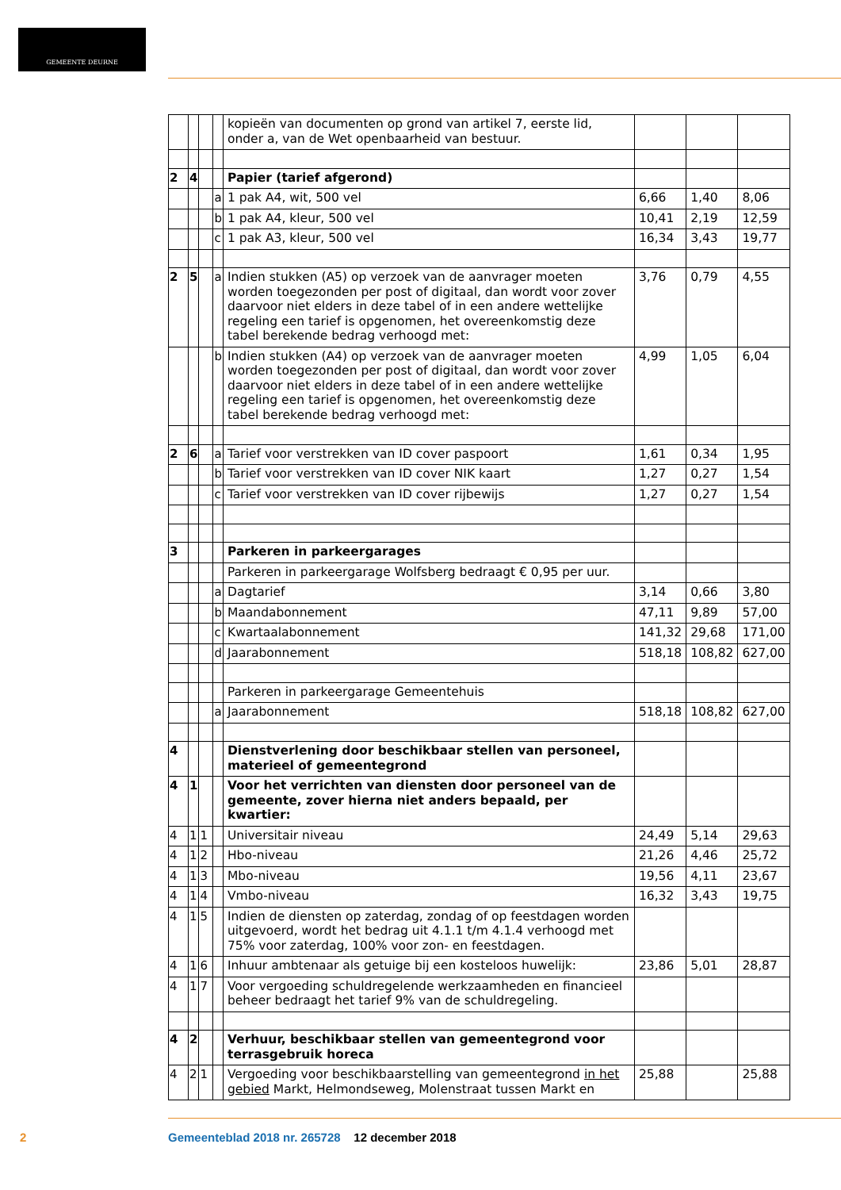GEMEENTE DEURNE
| | | | | kopieën van documenten op grond van artikel 7, eerste lid, onder a, van de Wet openbaarheid van bestuur. | | | |
| 2 | 4 | | | Papier (tarief afgerond) | | | |
| | | | a | 1 pak A4, wit, 500 vel | 6,66 | 1,40 | 8,06 |
| | | | b | 1 pak A4, kleur, 500 vel | 10,41 | 2,19 | 12,59 |
| | | | c | 1 pak A3, kleur, 500 vel | 16,34 | 3,43 | 19,77 |
| 2 | 5 | | a | Indien stukken (A5) op verzoek van de aanvrager moeten worden toegezonden per post of digitaal, dan wordt voor zover daarvoor niet elders in deze tabel of in een andere wettelijke regeling een tarief is opgenomen, het overeenkomstig deze tabel berekende bedrag verhoogd met: | 3,76 | 0,79 | 4,55 |
| | | | b | Indien stukken (A4) op verzoek van de aanvrager moeten worden toegezonden per post of digitaal, dan wordt voor zover daarvoor niet elders in deze tabel of in een andere wettelijke regeling een tarief is opgenomen, het overeenkomstig deze tabel berekende bedrag verhoogd met: | 4,99 | 1,05 | 6,04 |
| 2 | 6 | | a | Tarief voor verstrekken van ID cover paspoort | 1,61 | 0,34 | 1,95 |
| | | | b | Tarief voor verstrekken van ID cover NIK kaart | 1,27 | 0,27 | 1,54 |
| | | | c | Tarief voor verstrekken van ID cover rijbewijs | 1,27 | 0,27 | 1,54 |
| 3 | | | | Parkeren in parkeergarages | | | |
| | | | | Parkeren in parkeergarage Wolfsberg bedraagt € 0,95 per uur. | | | |
| | | | a | Dagtarief | 3,14 | 0,66 | 3,80 |
| | | | b | Maandabonnement | 47,11 | 9,89 | 57,00 |
| | | | c | Kwartaalabonnement | 141,32 | 29,68 | 171,00 |
| | | | d | Jaarabonnement | 518,18 | 108,82 | 627,00 |
| | | | | Parkeren in parkeergarage Gemeentehuis | | | |
| | | | a | Jaarabonnement | 518,18 | 108,82 | 627,00 |
| 4 | | | | Dienstverlening door beschikbaar stellen van personeel, materieel of gemeentegrond | | | |
| 4 | 1 | | | Voor het verrichten van diensten door personeel van de gemeente, zover hierna niet anders bepaald, per kwartier: | | | |
| 4 | 1 | 1 | | Universitair niveau | 24,49 | 5,14 | 29,63 |
| 4 | 1 | 2 | | Hbo-niveau | 21,26 | 4,46 | 25,72 |
| 4 | 1 | 3 | | Mbo-niveau | 19,56 | 4,11 | 23,67 |
| 4 | 1 | 4 | | Vmbo-niveau | 16,32 | 3,43 | 19,75 |
| 4 | 1 | 5 | | Indien de diensten op zaterdag, zondag of op feestdagen worden uitgevoerd, wordt het bedrag uit 4.1.1 t/m 4.1.4 verhoogd met 75% voor zaterdag, 100% voor zon- en feestdagen. | | | |
| 4 | 1 | 6 | | Inhuur ambtenaar als getuige bij een kosteloos huwelijk: | 23,86 | 5,01 | 28,87 |
| 4 | 1 | 7 | | Voor vergoeding schuldregelende werkzaamheden en financieel beheer bedraagt het tarief 9% van de schuldregeling. | | | |
| 4 | 2 | | | Verhuur, beschikbaar stellen van gemeentegrond voor terrasgebruik horeca | | | |
| 4 | 2 | 1 | | Vergoeding voor beschikbaarstelling van gemeentegrond in het gebied Markt, Helmondseweg, Molenstraat tussen Markt en | 25,88 | | 25,88 |
2
Gemeenteblad 2018 nr. 265728 12 december 2018